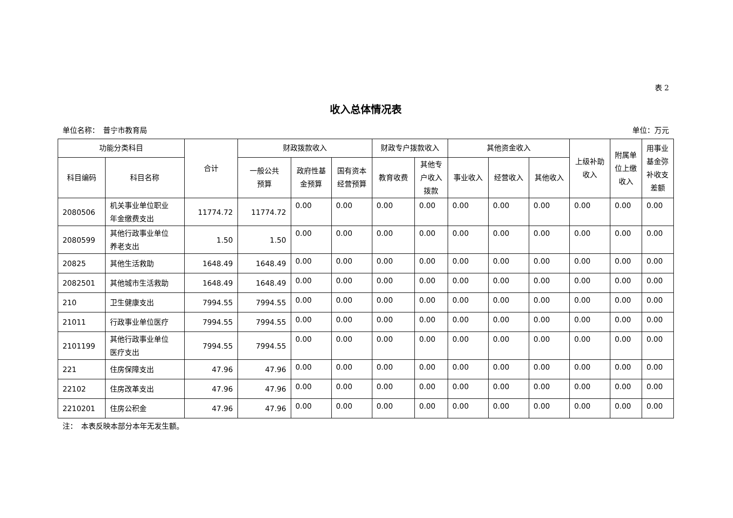表 2
收入总体情况表
单位名称：　普宁市教育局 单位：万元
| 功能分类科目 | | 合计 | 财政拨款收入 | | | 财政专户拨款收入 | | 其他资金收入 | | | 上级补助 收入 | 附属单 位上缴 收入 | 用事业 基金弥 补收支 差额 |
| --- | --- | --- | --- | --- | --- | --- | --- | --- | --- | --- | --- | --- | --- |
| 科目编码 | 科目名称 | | 一般公共 预算 | 政府性基 金预算 | 国有资本 经营预算 | 教育收费 | 其他专 户收入 拨款 | 事业收入 | 经营收入 | 其他收入 | | | |
| 2080506 | 机关事业单位职业 年金缴费支出 | 11774.72 | 11774.72 | 0.00 | 0.00 | 0.00 | 0.00 | 0.00 | 0.00 | 0.00 | 0.00 | 0.00 | 0.00 |
| 2080599 | 其他行政事业单位 养老支出 | 1.50 | 1.50 | 0.00 | 0.00 | 0.00 | 0.00 | 0.00 | 0.00 | 0.00 | 0.00 | 0.00 | 0.00 |
| 20825 | 其他生活救助 | 1648.49 | 1648.49 | 0.00 | 0.00 | 0.00 | 0.00 | 0.00 | 0.00 | 0.00 | 0.00 | 0.00 | 0.00 |
| 2082501 | 其他城市生活救助 | 1648.49 | 1648.49 | 0.00 | 0.00 | 0.00 | 0.00 | 0.00 | 0.00 | 0.00 | 0.00 | 0.00 | 0.00 |
| 210 | 卫生健康支出 | 7994.55 | 7994.55 | 0.00 | 0.00 | 0.00 | 0.00 | 0.00 | 0.00 | 0.00 | 0.00 | 0.00 | 0.00 |
| 21011 | 行政事业单位医疗 | 7994.55 | 7994.55 | 0.00 | 0.00 | 0.00 | 0.00 | 0.00 | 0.00 | 0.00 | 0.00 | 0.00 | 0.00 |
| 2101199 | 其他行政事业单位 医疗支出 | 7994.55 | 7994.55 | 0.00 | 0.00 | 0.00 | 0.00 | 0.00 | 0.00 | 0.00 | 0.00 | 0.00 | 0.00 |
| 221 | 住房保障支出 | 47.96 | 47.96 | 0.00 | 0.00 | 0.00 | 0.00 | 0.00 | 0.00 | 0.00 | 0.00 | 0.00 | 0.00 |
| 22102 | 住房改革支出 | 47.96 | 47.96 | 0.00 | 0.00 | 0.00 | 0.00 | 0.00 | 0.00 | 0.00 | 0.00 | 0.00 | 0.00 |
| 2210201 | 住房公积金 | 47.96 | 47.96 | 0.00 | 0.00 | 0.00 | 0.00 | 0.00 | 0.00 | 0.00 | 0.00 | 0.00 | 0.00 |
注：　本表反映本部分本年无发生额。